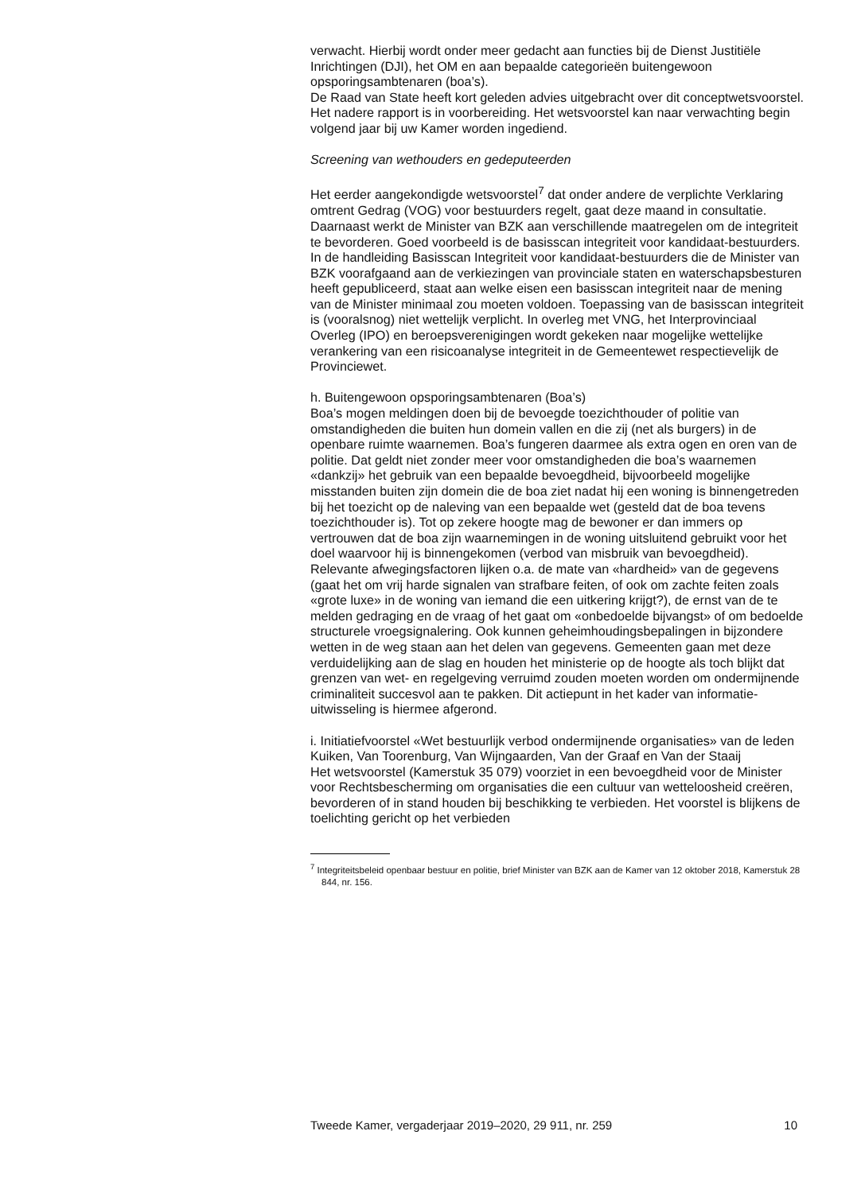verwacht. Hierbij wordt onder meer gedacht aan functies bij de Dienst Justitiële Inrichtingen (DJI), het OM en aan bepaalde categorieën buitengewoon opsporingsambtenaren (boa’s).
De Raad van State heeft kort geleden advies uitgebracht over dit conceptwetsvoorstel. Het nadere rapport is in voorbereiding. Het wetsvoorstel kan naar verwachting begin volgend jaar bij uw Kamer worden ingediend.
Screening van wethouders en gedeputeerden
Het eerder aangekondigde wetsvoorstel<sup>7</sup> dat onder andere de verplichte Verklaring omtrent Gedrag (VOG) voor bestuurders regelt, gaat deze maand in consultatie. Daarnaast werkt de Minister van BZK aan verschillende maatregelen om de integriteit te bevorderen. Goed voorbeeld is de basisscan integriteit voor kandidaat-bestuurders. In de handleiding Basisscan Integriteit voor kandidaat-bestuurders die de Minister van BZK voorafgaand aan de verkiezingen van provinciale staten en waterschapsbesturen heeft gepubliceerd, staat aan welke eisen een basisscan integriteit naar de mening van de Minister minimaal zou moeten voldoen. Toepassing van de basisscan integriteit is (vooralsnog) niet wettelijk verplicht. In overleg met VNG, het Interprovinciaal Overleg (IPO) en beroepsverenigingen wordt gekeken naar mogelijke wettelijke verankering van een risicoanalyse integriteit in de Gemeentewet respectievelijk de Provinciewet.
h. Buitengewoon opsporingsambtenaren (Boa’s)
Boa’s mogen meldingen doen bij de bevoegde toezichthouder of politie van omstandigheden die buiten hun domein vallen en die zij (net als burgers) in de openbare ruimte waarnemen. Boa’s fungeren daarmee als extra ogen en oren van de politie. Dat geldt niet zonder meer voor omstandigheden die boa’s waarnemen «dankzij» het gebruik van een bepaalde bevoegdheid, bijvoorbeeld mogelijke misstanden buiten zijn domein die de boa ziet nadat hij een woning is binnengetreden bij het toezicht op de naleving van een bepaalde wet (gesteld dat de boa tevens toezichthouder is). Tot op zekere hoogte mag de bewoner er dan immers op vertrouwen dat de boa zijn waarnemingen in de woning uitsluitend gebruikt voor het doel waarvoor hij is binnengekomen (verbod van misbruik van bevoegdheid). Relevante afwegingsfactoren lijken o.a. de mate van «hardheid» van de gegevens (gaat het om vrij harde signalen van strafbare feiten, of ook om zachte feiten zoals «grote luxe» in de woning van iemand die een uitkering krijgt?), de ernst van de te melden gedraging en de vraag of het gaat om «onbedoelde bijvangst» of om bedoelde structurele vroegsignalering. Ook kunnen geheimhoudingsbepalingen in bijzondere wetten in de weg staan aan het delen van gegevens. Gemeenten gaan met deze verduidelijking aan de slag en houden het ministerie op de hoogte als toch blijkt dat grenzen van wet- en regelgeving verruimd zouden moeten worden om ondermijnende criminaliteit succesvol aan te pakken. Dit actiepunt in het kader van informatie-uitwisseling is hiermee afgerond.
i. Initiatiefvoorstel «Wet bestuurlijk verbod ondermijnende organisaties» van de leden Kuiken, Van Toorenburg, Van Wijngaarden, Van der Graaf en Van der Staaij
Het wetsvoorstel (Kamerstuk 35 079) voorziet in een bevoegdheid voor de Minister voor Rechtsbescherming om organisaties die een cultuur van wetteloosheid creëren, bevorderen of in stand houden bij beschikking te verbieden. Het voorstel is blijkens de toelichting gericht op het verbieden
<sup>7</sup> Integriteitsbeleid openbaar bestuur en politie, brief Minister van BZK aan de Kamer van 12 oktober 2018, Kamerstuk 28 844, nr. 156.
Tweede Kamer, vergaderjaar 2019–2020, 29 911, nr. 259 10